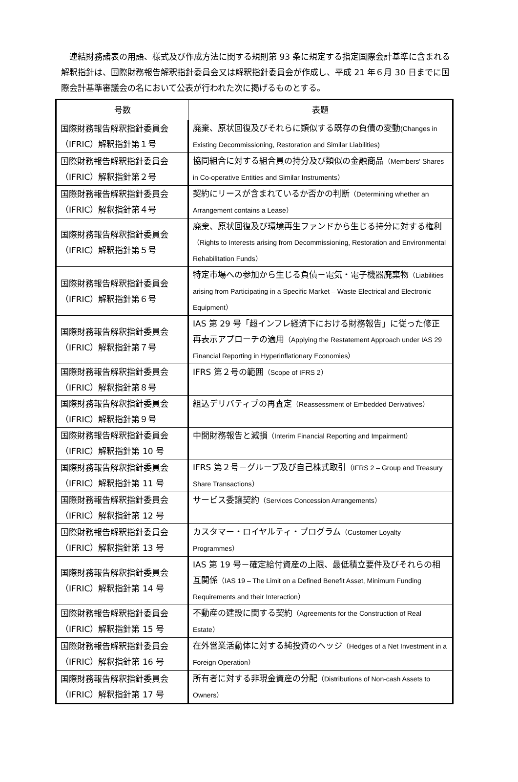連結財務諸表の用語、様式及び作成方法に関する規則第 93 条に規定する指定国際会計基準に含まれる解釈指針は、国際財務報告解釈指針委員会又は解釈指針委員会が作成し、平成 21 年６月 30 日までに国際会計基準審議会の名において公表が行われた次に掲げるものとする。
| 号数 | 表題 |
| --- | --- |
| 国際財務報告解釈指針委員会（IFRIC）解釈指針第１号 | 廃棄、原状回復及びそれらに類似する既存の負債の変動 (Changes in Existing Decommissioning, Restoration and Similar Liabilities) |
| 国際財務報告解釈指針委員会（IFRIC）解釈指針第２号 | 協同組合に対する組合員の持分及び類似の金融商品 （Members' Shares in Co-operative Entities and Similar Instruments） |
| 国際財務報告解釈指針委員会（IFRIC）解釈指針第４号 | 契約にリースが含まれているか否かの判断 （Determining whether an Arrangement contains a Lease） |
| 国際財務報告解釈指針委員会（IFRIC）解釈指針第５号 | 廃棄、原状回復及び環境再生ファンドから生じる持分に対する権利 （Rights to Interests arising from Decommissioning, Restoration and Environmental Rehabilitation Funds） |
| 国際財務報告解釈指針委員会（IFRIC）解釈指針第６号 | 特定市場への参加から生じる負債－電気・電子機器廃棄物 （Liabilities arising from Participating in a Specific Market – Waste Electrical and Electronic Equipment） |
| 国際財務報告解釈指針委員会（IFRIC）解釈指針第７号 | IAS 第 29 号「超インフレ経済下における財務報告」に従った修正再表示アプローチの適用 （Applying the Restatement Approach under IAS 29 Financial Reporting in Hyperinflationary Economies） |
| 国際財務報告解釈指針委員会（IFRIC）解釈指針第８号 | IFRS 第２号の範囲 （Scope of IFRS 2） |
| 国際財務報告解釈指針委員会（IFRIC）解釈指針第９号 | 組込デリバティブの再査定 （Reassessment of Embedded Derivatives） |
| 国際財務報告解釈指針委員会（IFRIC）解釈指針第 10 号 | 中間財務報告と減損 （Interim Financial Reporting and Impairment） |
| 国際財務報告解釈指針委員会（IFRIC）解釈指針第 11 号 | IFRS 第２号－グループ及び自己株式取引 （IFRS 2 – Group and Treasury Share Transactions） |
| 国際財務報告解釈指針委員会（IFRIC）解釈指針第 12 号 | サービス委譲契約 （Services Concession Arrangements） |
| 国際財務報告解釈指針委員会（IFRIC）解釈指針第 13 号 | カスタマー・ロイヤルティ・プログラム （Customer Loyalty Programmes） |
| 国際財務報告解釈指針委員会（IFRIC）解釈指針第 14 号 | IAS 第 19 号－確定給付資産の上限、最低積立要件及びそれらの相互関係 （IAS 19 – The Limit on a Defined Benefit Asset, Minimum Funding Requirements and their Interaction） |
| 国際財務報告解釈指針委員会（IFRIC）解釈指針第 15 号 | 不動産の建設に関する契約 （Agreements for the Construction of Real Estate） |
| 国際財務報告解釈指針委員会（IFRIC）解釈指針第 16 号 | 在外営業活動体に対する純投資のヘッジ （Hedges of a Net Investment in a Foreign Operation） |
| 国際財務報告解釈指針委員会（IFRIC）解釈指針第 17 号 | 所有者に対する非現金資産の分配 （Distributions of Non-cash Assets to Owners） |